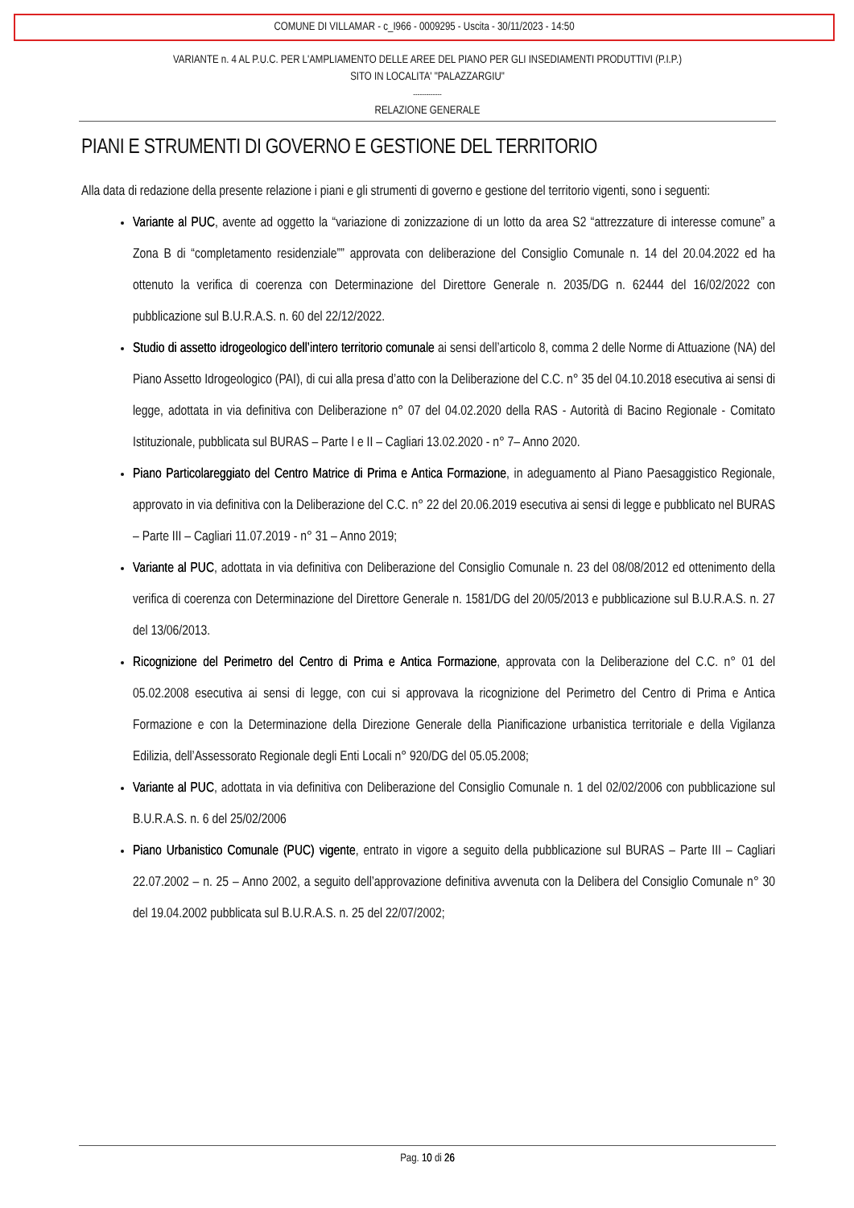COMUNE DI VILLAMAR - c_I966 - 0009295 - Uscita - 30/11/2023 - 14:50
VARIANTE n. 4 AL P.U.C. PER L'AMPLIAMENTO DELLE AREE DEL PIANO PER GLI INSEDIAMENTI PRODUTTIVI (P.I.P.)
SITO IN LOCALITA' "PALAZZARGIU"
-------------
RELAZIONE GENERALE
PIANI E STRUMENTI DI GOVERNO E GESTIONE DEL TERRITORIO
Alla data di redazione della presente relazione i piani e gli strumenti di governo e gestione del territorio vigenti, sono i seguenti:
Variante al PUC, avente ad oggetto la “variazione di zonizzazione di un lotto da area S2 “attrezzature di interesse comune” a Zona B di “completamento residenziale”” approvata con deliberazione del Consiglio Comunale n. 14 del 20.04.2022 ed ha ottenuto la verifica di coerenza con Determinazione del Direttore Generale n. 2035/DG n. 62444 del 16/02/2022 con pubblicazione sul B.U.R.A.S. n. 60 del 22/12/2022.
Studio di assetto idrogeologico dell’intero territorio comunale ai sensi dell’articolo 8, comma 2 delle Norme di Attuazione (NA) del Piano Assetto Idrogeologico (PAI), di cui alla presa d’atto con la Deliberazione del C.C. n° 35 del 04.10.2018 esecutiva ai sensi di legge, adottata in via definitiva con Deliberazione n° 07 del 04.02.2020 della RAS - Autorità di Bacino Regionale - Comitato Istituzionale, pubblicata sul BURAS – Parte I e II – Cagliari 13.02.2020 - n° 7– Anno 2020.
Piano Particolareggiato del Centro Matrice di Prima e Antica Formazione, in adeguamento al Piano Paesaggistico Regionale, approvato in via definitiva con la Deliberazione del C.C. n° 22 del 20.06.2019 esecutiva ai sensi di legge e pubblicato nel BURAS – Parte III – Cagliari 11.07.2019 - n° 31 – Anno 2019;
Variante al PUC, adottata in via definitiva con Deliberazione del Consiglio Comunale n. 23 del 08/08/2012 ed ottenimento della verifica di coerenza con Determinazione del Direttore Generale n. 1581/DG del 20/05/2013 e pubblicazione sul B.U.R.A.S. n. 27 del 13/06/2013.
Ricognizione del Perimetro del Centro di Prima e Antica Formazione, approvata con la Deliberazione del C.C. n° 01 del 05.02.2008 esecutiva ai sensi di legge, con cui si approvava la ricognizione del Perimetro del Centro di Prima e Antica Formazione e con la Determinazione della Direzione Generale della Pianificazione urbanistica territoriale e della Vigilanza Edilizia, dell’Assessorato Regionale degli Enti Locali n° 920/DG del 05.05.2008;
Variante al PUC, adottata in via definitiva con Deliberazione del Consiglio Comunale n. 1 del 02/02/2006 con pubblicazione sul B.U.R.A.S. n. 6 del 25/02/2006
Piano Urbanistico Comunale (PUC) vigente, entrato in vigore a seguito della pubblicazione sul BURAS – Parte III – Cagliari 22.07.2002 – n. 25 – Anno 2002, a seguito dell’approvazione definitiva avvenuta con la Delibera del Consiglio Comunale n° 30 del 19.04.2002 pubblicata sul B.U.R.A.S. n. 25 del 22/07/2002;
Pag. 10 di 26